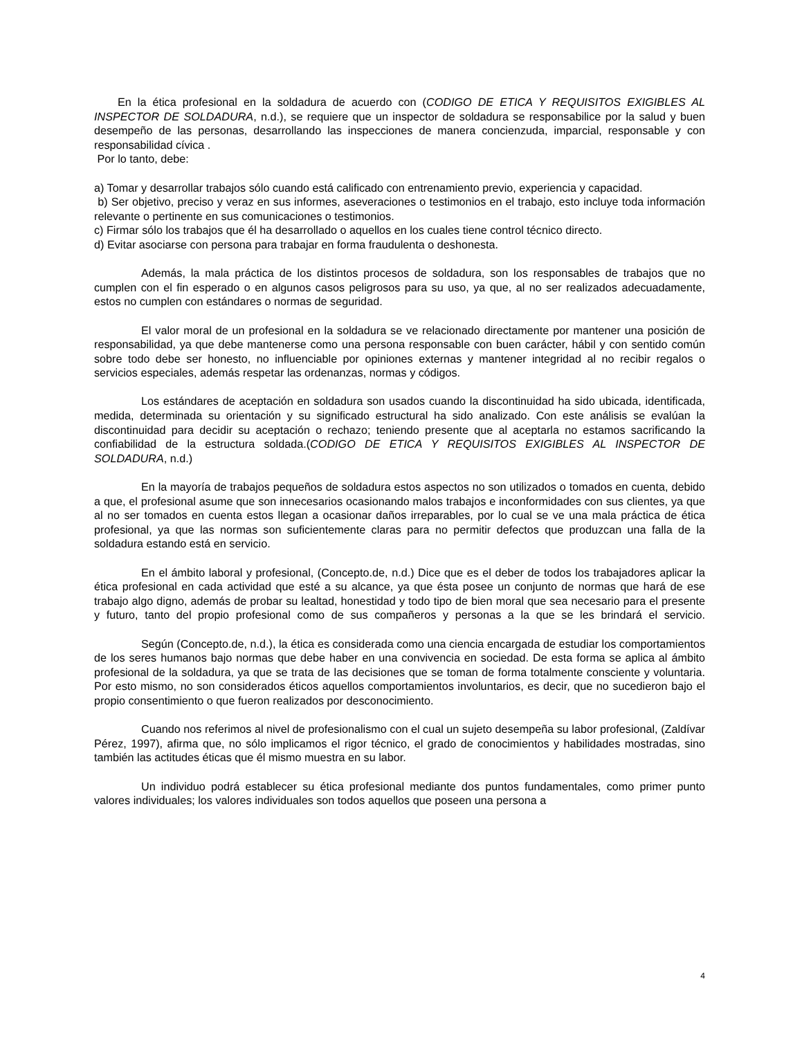En la ética profesional en la soldadura de acuerdo con (CODIGO DE ETICA Y REQUISITOS EXIGIBLES AL INSPECTOR DE SOLDADURA, n.d.), se requiere que un inspector de soldadura se responsabilice por la salud y buen desempeño de las personas, desarrollando las inspecciones de manera concienzuda, imparcial, responsable y con responsabilidad cívica .
Por lo tanto, debe:
a) Tomar y desarrollar trabajos sólo cuando está calificado con entrenamiento previo, experiencia y capacidad.
b) Ser objetivo, preciso y veraz en sus informes, aseveraciones o testimonios en el trabajo, esto incluye toda información relevante o pertinente en sus comunicaciones o testimonios.
c) Firmar sólo los trabajos que él ha desarrollado o aquellos en los cuales tiene control técnico directo.
d) Evitar asociarse con persona para trabajar en forma fraudulenta o deshonesta.
Además, la mala práctica de los distintos procesos de soldadura, son los responsables de trabajos que no cumplen con el fin esperado o en algunos casos peligrosos para su uso, ya que, al no ser realizados adecuadamente, estos no cumplen con estándares o normas de seguridad.
El valor moral de un profesional en la soldadura se ve relacionado directamente por mantener una posición de responsabilidad, ya que debe mantenerse como una persona responsable con buen carácter, hábil y con sentido común sobre todo debe ser honesto, no influenciable por opiniones externas y mantener integridad al no recibir regalos o servicios especiales, además respetar las ordenanzas, normas y códigos.
Los estándares de aceptación en soldadura son usados cuando la discontinuidad ha sido ubicada, identificada, medida, determinada su orientación y su significado estructural ha sido analizado. Con este análisis se evalúan la discontinuidad para decidir su aceptación o rechazo; teniendo presente que al aceptarla no estamos sacrificando la confiabilidad de la estructura soldada.(CODIGO DE ETICA Y REQUISITOS EXIGIBLES AL INSPECTOR DE SOLDADURA, n.d.)
En la mayoría de trabajos pequeños de soldadura estos aspectos no son utilizados o tomados en cuenta, debido a que, el profesional asume que son innecesarios ocasionando malos trabajos e inconformidades con sus clientes, ya que al no ser tomados en cuenta estos llegan a ocasionar daños irreparables, por lo cual se ve una mala práctica de ética profesional, ya que las normas son suficientemente claras para no permitir defectos que produzcan una falla de la soldadura estando está en servicio.
En el ámbito laboral y profesional, (Concepto.de, n.d.) Dice que es el deber de todos los trabajadores aplicar la ética profesional en cada actividad que esté a su alcance, ya que ésta posee un conjunto de normas que hará de ese trabajo algo digno, además de probar su lealtad, honestidad y todo tipo de bien moral que sea necesario para el presente y futuro, tanto del propio profesional como de sus compañeros y personas a la que se les brindará el servicio.
Según (Concepto.de, n.d.), la ética es considerada como una ciencia encargada de estudiar los comportamientos de los seres humanos bajo normas que debe haber en una convivencia en sociedad. De esta forma se aplica al ámbito profesional de la soldadura, ya que se trata de las decisiones que se toman de forma totalmente consciente y voluntaria. Por esto mismo, no son considerados éticos aquellos comportamientos involuntarios, es decir, que no sucedieron bajo el propio consentimiento o que fueron realizados por desconocimiento.
Cuando nos referimos al nivel de profesionalismo con el cual un sujeto desempeña su labor profesional, (Zaldívar Pérez, 1997), afirma que, no sólo implicamos el rigor técnico, el grado de conocimientos y habilidades mostradas, sino también las actitudes éticas que él mismo muestra en su labor.
Un individuo podrá establecer su ética profesional mediante dos puntos fundamentales, como primer punto valores individuales; los valores individuales son todos aquellos que poseen una persona a
4